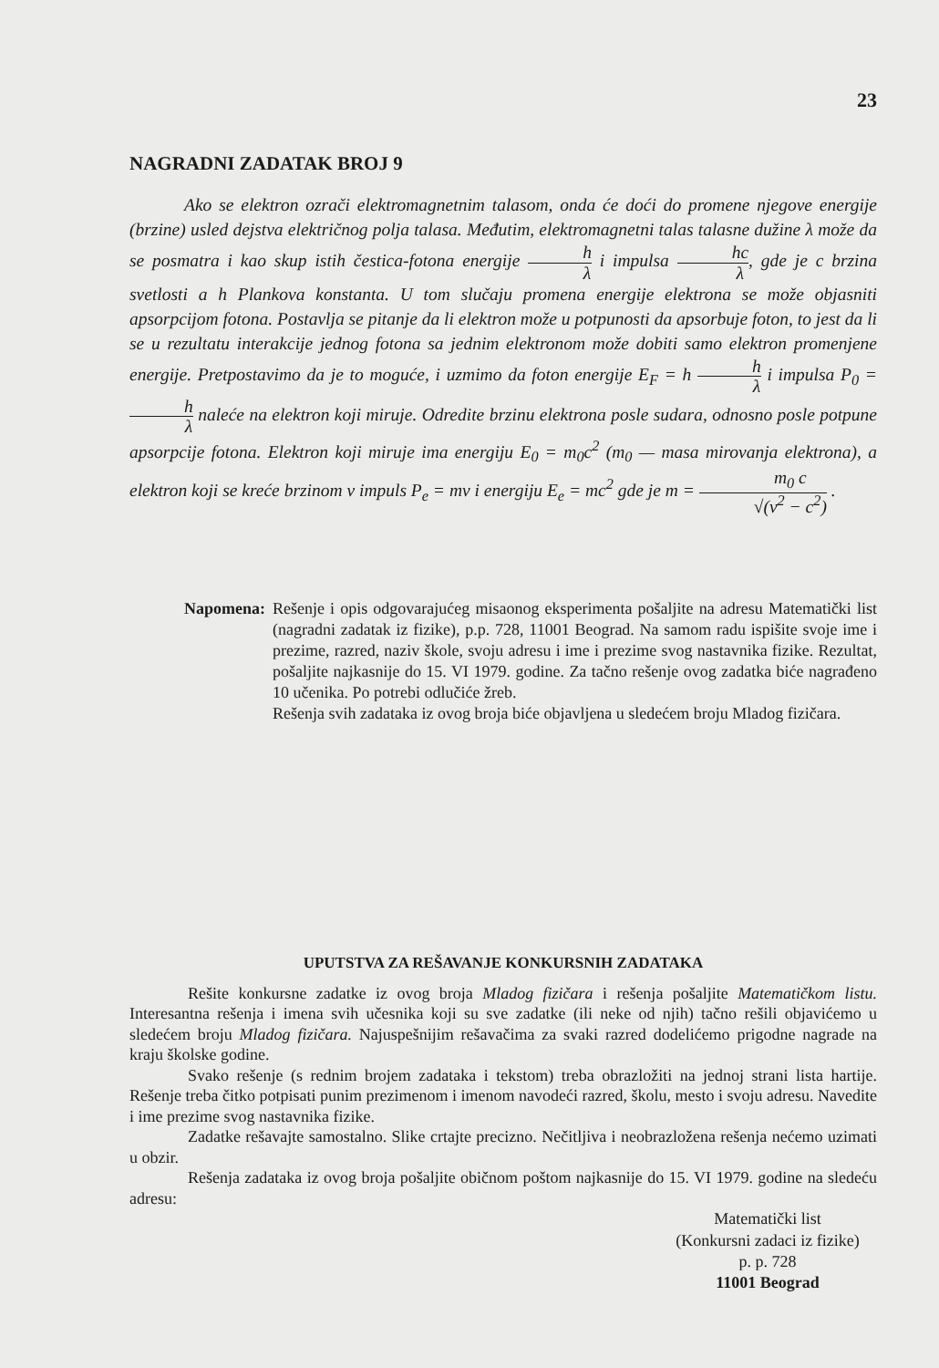23
NAGRADNI ZADATAK BROJ 9
Ako se elektron ozrači elektromagnetnim talasom, onda će doći do promene njegove energije (brzine) usled dejstva električnog polja talasa. Međutim, elektromagnetni talas talasne dužine λ može da se posmatra i kao skup istih čestica-fotona energije h λ i impulsa hc λ, gde je c brzina svetlosti a h Plankova konstanta. U tom slučaju promena energije elektrona se može objasniti apsorpcijom fotona. Postavlja se pitanje da li elektron može u potpunosti da apsorbuje foton, to jest da li se u rezultatu interakcije jednog fotona sa jednim elektronom može dobiti samo elektron promenjene energije. Pretpostavimo da je to moguće, i uzmimo da foton energije E<sub>F</sub> = h h λ i impulsa P<sub>0</sub> = h λ naleće na elektron koji miruje. Odredite brzinu elektrona posle sudara, odnosno posle potpune apsorpcije fotona. Elektron koji miruje ima energiju E<sub>0</sub> = m<sub>0</sub>c<sup>2</sup> (m<sub>0</sub> — masa mirovanja elektrona), a elektron koji se kreće brzinom v impuls P<sub>e</sub> = mv i energiju E<sub>e</sub> = mc<sup>2</sup> gde je m = m<sub>0</sub> c √(v<sup>2</sup> − c<sup>2</sup>) .
Napomena: Rešenje i opis odgovarajućeg misaonog eksperimenta pošaljite na adresu Matematički list (nagradni zadatak iz fizike), p.p. 728, 11001 Beograd. Na samom radu ispišite svoje ime i prezime, razred, naziv škole, svoju adresu i ime i prezime svog nastavnika fizike. Rezultat, pošaljite najkasnije do 15. VI 1979. godine. Za tačno rešenje ovog zadatka biće nagrađeno 10 učenika. Po potrebi odlučiće žreb.
Rešenja svih zadataka iz ovog broja biće objavljena u sledećem broju Mladog fizičara.
UPUTSTVA ZA REŠAVANJE KONKURSNIH ZADATAKA
Rešite konkursne zadatke iz ovog broja Mladog fizičara i rešenja pošaljite Matematičkom listu. Interesantna rešenja i imena svih učesnika koji su sve zadatke (ili neke od njih) tačno rešili objavićemo u sledećem broju Mladog fizičara. Najuspešnijim rešavačima za svaki razred dodelićemo prigodne nagrade na kraju školske godine.
Svako rešenje (s rednim brojem zadataka i tekstom) treba obrazložiti na jednoj strani lista hartije. Rešenje treba čitko potpisati punim prezimenom i imenom navodeći razred, školu, mesto i svoju adresu. Navedite i ime prezime svog nastavnika fizike.
Zadatke rešavajte samostalno. Slike crtajte precizno. Nečitljiva i neobrazložena rešenja nećemo uzimati u obzir.
Rešenja zadataka iz ovog broja pošaljite običnom poštom najkasnije do 15. VI 1979. godine na sledeću adresu:
Matematički list
(Konkursni zadaci iz fizike)
p. p. 728
11001 Beograd